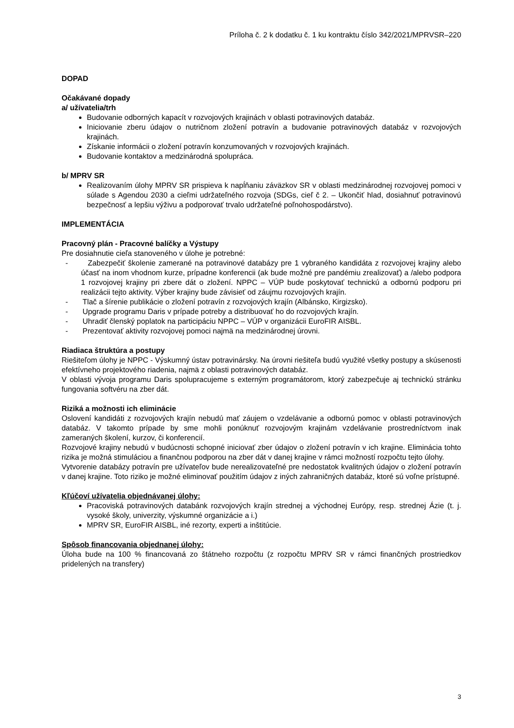Príloha č. 2 k dodatku č. 1 ku kontraktu číslo 342/2021/MPRVSR–220
DOPAD
Očakávané dopady
a/ užívatelia/trh
Budovanie odborných kapacít v rozvojových krajinách v oblasti potravinových databáz.
Iniciovanie zberu údajov o nutričnom zložení potravín a budovanie potravinových databáz v rozvojových krajinách.
Získanie informácii o zložení potravín konzumovaných v rozvojových krajinách.
Budovanie kontaktov a medzinárodná spolupráca.
b/ MPRV SR
Realizovaním úlohy MPRV SR prispieva k napĺňaniu záväzkov SR v oblasti medzinárodnej rozvojovej pomoci v súlade s Agendou 2030 a cieľmi udržateľného rozvoja (SDGs, cieľ č 2. – Ukončiť hlad, dosiahnuť potravinovú bezpečnosť a lepšiu výživu a podporovať trvalo udržateľné poľnohospodárstvo).
IMPLEMENTÁCIA
Pracovný plán - Pracovné balíčky a Výstupy
Pre dosiahnutie cieľa stanoveného v úlohe je potrebné:
- Zabezpečiť školenie zamerané na potravinové databázy pre 1 vybraného kandidáta z rozvojovej krajiny alebo účasť na inom vhodnom kurze, prípadne konferencii (ak bude možné pre pandémiu zrealizovať) a /alebo podpora 1 rozvojovej krajiny pri zbere dát o zložení. NPPC – VÚP bude poskytovať technickú a odbornú podporu pri realizácii tejto aktivity. Výber krajiny bude závisieť od záujmu rozvojových krajín.
- Tlač a šírenie publikácie o zložení potravín z rozvojových krajín (Albánsko, Kirgizsko).
- Upgrade programu Daris v prípade potreby a distribuovať ho do rozvojových krajín.
- Uhradiť členský poplatok na participáciu NPPC – VÚP v organizácii EuroFIR AISBL.
- Prezentovať aktivity rozvojovej pomoci najmä na medzinárodnej úrovni.
Riadiaca štruktúra a postupy
Riešiteľom úlohy je NPPC - Výskumný ústav potravinársky. Na úrovni riešiteľa budú využité všetky postupy a skúsenosti efektívneho projektového riadenia, najmä z oblasti potravinových databáz.
V oblasti vývoja programu Daris spolupracujeme s externým programátorom, ktorý zabezpečuje aj technickú stránku fungovania softvéru na zber dát.
Riziká a možnosti ich eliminácie
Oslovení kandidáti z rozvojových krajín nebudú mať záujem o vzdelávanie a odbornú pomoc v oblasti potravinových databáz. V takomto prípade by sme mohli ponúknuť rozvojovým krajinám vzdelávanie prostredníctvom inak zameraných školení, kurzov, či konferencií.
Rozvojové krajiny nebudú v budúcnosti schopné iniciovať zber údajov o zložení potravín v ich krajine. Eliminácia tohto rizika je možná stimuláciou a finančnou podporou na zber dát v danej krajine v rámci možností rozpočtu tejto úlohy.
Vytvorenie databázy potravín pre užívateľov bude nerealizovateľné pre nedostatok kvalitných údajov o zložení potravín v danej krajine. Toto riziko je možné eliminovať použitím údajov z iných zahraničných databáz, ktoré sú voľne prístupné.
Kľúčoví užívatelia objednávanej úlohy:
Pracoviská potravinových databánk rozvojových krajín strednej a východnej Európy, resp. strednej Ázie (t. j. vysoké školy, univerzity, výskumné organizácie a i.)
MPRV SR, EuroFIR AISBL, iné rezorty, experti a inštitúcie.
Spôsob financovania objednanej úlohy:
Úloha bude na 100 % financovaná zo štátneho rozpočtu (z rozpočtu MPRV SR v rámci finančných prostriedkov pridelených na transfery)
3